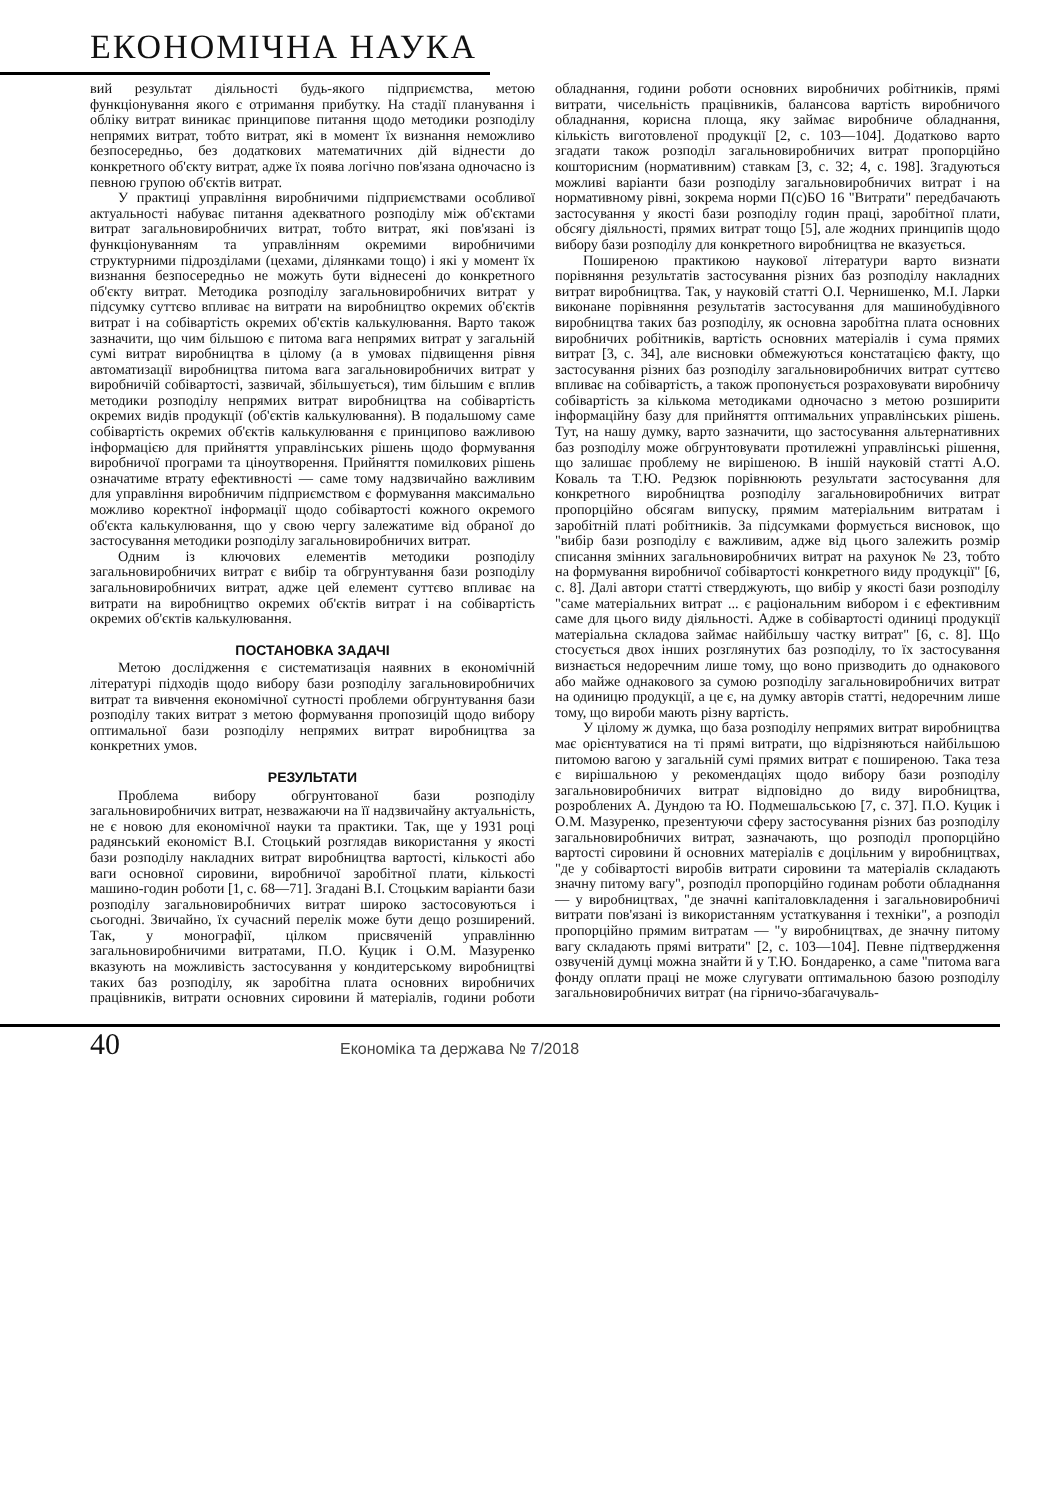ЕКОНОМІЧНА НАУКА
вий результат діяльності будь-якого підприємства, метою функціонування якого є отримання прибутку. На стадії планування і обліку витрат виникає принципове питання щодо методики розподілу непрямих витрат, тобто витрат, які в момент їх визнання неможливо безпосередньо, без додаткових математичних дій віднести до конкретного об'єкту витрат, адже їх поява логічно пов'язана одночасно із певною групою об'єктів витрат.
У практиці управління виробничими підприємствами особливої актуальності набуває питання адекватного розподілу між об'єктами витрат загальновиробничих витрат, тобто витрат, які пов'язані із функціонуванням та управлінням окремими виробничими структурними підрозділами (цехами, ділянками тощо) і які у момент їх визнання безпосередньо не можуть бути віднесені до конкретного об'єкту витрат. Методика розподілу загальновиробничих витрат у підсумку суттєво впливає на витрати на виробництво окремих об'єктів витрат і на собівартість окремих об'єктів калькулювання. Варто також зазначити, що чим більшою є питома вага непрямих витрат у загальній сумі витрат виробництва в цілому (а в умовах підвищення рівня автоматизації виробництва питома вага загальновиробничих витрат у виробничій собівартості, зазвичай, збільшується), тим більшим є вплив методики розподілу непрямих витрат виробництва на собівартість окремих видів продукції (об'єктів калькулювання). В подальшому саме собівартість окремих об'єктів калькулювання є принципово важливою інформацією для прийняття управлінських рішень щодо формування виробничої програми та ціноутворення. Прийняття помилкових рішень означатиме втрату ефективності — саме тому надзвичайно важливим для управління виробничим підприємством є формування максимально можливо коректної інформації щодо собівартості кожного окремого об'єкта калькулювання, що у свою чергу залежатиме від обраної до застосування методики розподілу загальновиробничих витрат.
Одним із ключових елементів методики розподілу загальновиробничих витрат є вибір та обгрунтування бази розподілу загальновиробничих витрат, адже цей елемент суттєво впливає на витрати на виробництво окремих об'єктів витрат і на собівартість окремих об'єктів калькулювання.
ПОСТАНОВКА ЗАДАЧІ
Метою дослідження є систематизація наявних в економічній літературі підходів щодо вибору бази розподілу загальновиробничих витрат та вивчення економічної сутності проблеми обгрунтування бази розподілу таких витрат з метою формування пропозицій щодо вибору оптимальної бази розподілу непрямих витрат виробництва за конкретних умов.
РЕЗУЛЬТАТИ
Проблема вибору обгрунтованої бази розподілу загальновиробничих витрат, незважаючи на її надзвичайну актуальність, не є новою для економічної науки та практики. Так, ще у 1931 році радянський економіст В.І. Стоцький розглядав використання у якості бази розподілу накладних витрат виробництва вартості, кількості або ваги основної сировини, виробничої заробітної плати, кількості машино-годин роботи [1, с. 68—71]. Згадані В.І. Стоцьким варіанти бази розподілу загальновиробничих витрат широко застосовуються і сьогодні. Звичайно, їх сучасний перелік може бути дещо розширений. Так, у монографії, цілком присвяченій управлінню загальновиробничими витратами, П.О. Куцик і О.М. Мазуренко вказують на можливість застосування у кондитерському виробництві таких баз розподілу, як заробітна плата основних виробничих працівників, витрати основних сировини й матеріалів, години роботи обладнання, години роботи основних виробничих робітників, прямі витрати, чисельність працівників, балансова вартість виробничого обладнання, корисна площа, яку займає виробниче обладнання, кількість виготовленої продукції [2, с. 103—104]. Додатково варто згадати також розподіл загальновиробничих витрат пропорційно кошторисним (нормативним) ставкам [3, с. 32; 4, с. 198]. Згадуються можливі варіанти бази розподілу загальновиробничих витрат і на нормативному рівні, зокрема норми П(с)БО 16 "Витрати" передбачають застосування у якості бази розподілу годин праці, заробітної плати, обсягу діяльності, прямих витрат тощо [5], але жодних принципів щодо вибору бази розподілу для конкретного виробництва не вказується.
Поширеною практикою наукової літератури варто визнати порівняння результатів застосування різних баз розподілу накладних витрат виробництва. Так, у науковій статті О.І. Чернишенко, М.І. Ларки виконане порівняння результатів застосування для машинобудівного виробництва таких баз розподілу, як основна заробітна плата основних виробничих робітників, вартість основних матеріалів і сума прямих витрат [3, с. 34], але висновки обмежуються констатацією факту, що застосування різних баз розподілу загальновиробничих витрат суттєво впливає на собівартість, а також пропонується розраховувати виробничу собівартість за кількома методиками одночасно з метою розширити інформаційну базу для прийняття оптимальних управлінських рішень. Тут, на нашу думку, варто зазначити, що застосування альтернативних баз розподілу може обгрунтовувати протилежні управлінські рішення, що залишає проблему не вирішеною. В іншій науковій статті А.О. Коваль та Т.Ю. Редзюк порівнюють результати застосування для конкретного виробництва розподілу загальновиробничих витрат пропорційно обсягам випуску, прямим матеріальним витратам і заробітній платі робітників. За підсумками формується висновок, що "вибір бази розподілу є важливим, адже від цього залежить розмір списання змінних загальновиробничих витрат на рахунок № 23, тобто на формування виробничої собівартості конкретного виду продукції" [6, с. 8]. Далі автори статті стверджують, що вибір у якості бази розподілу "саме матеріальних витрат ... є раціональним вибором і є ефективним саме для цього виду діяльності. Адже в собівартості одиниці продукції матеріальна складова займає найбільшу частку витрат" [6, с. 8]. Що стосується двох інших розглянутих баз розподілу, то їх застосування визнається недоречним лише тому, що воно призводить до однакового або майже однакового за сумою розподілу загальновиробничих витрат на одиницю продукції, а це є, на думку авторів статті, недоречним лише тому, що вироби мають різну вартість.
У цілому ж думка, що база розподілу непрямих витрат виробництва має орієнтуватися на ті прямі витрати, що відрізняються найбільшою питомою вагою у загальній сумі прямих витрат є поширеною. Така теза є вирішальною у рекомендаціях щодо вибору бази розподілу загальновиробничих витрат відповідно до виду виробництва, розроблених А. Дундою та Ю. Подмешальською [7, с. 37]. П.О. Куцик і О.М. Мазуренко, презентуючи сферу застосування різних баз розподілу загальновиробничих витрат, зазначають, що розподіл пропорційно вартості сировини й основних матеріалів є доцільним у виробництвах, "де у собівартості виробів витрати сировини та матеріалів складають значну питому вагу", розподіл пропорційно годинам роботи обладнання — у виробництвах, "де значні капіталовкладення і загальновиробничі витрати пов'язані із використанням устаткування і техніки", а розподіл пропорційно прямим витратам — "у виробництвах, де значну питому вагу складають прямі витрати" [2, с. 103—104]. Певне підтвердження озвученій думці можна знайти й у Т.Ю. Бондаренко, а саме "питома вага фонду оплати праці не може слугувати оптимальною базою розподілу загальновиробничих витрат (на гірничо-збагачуваль-
40 Економіка та держава № 7/2018